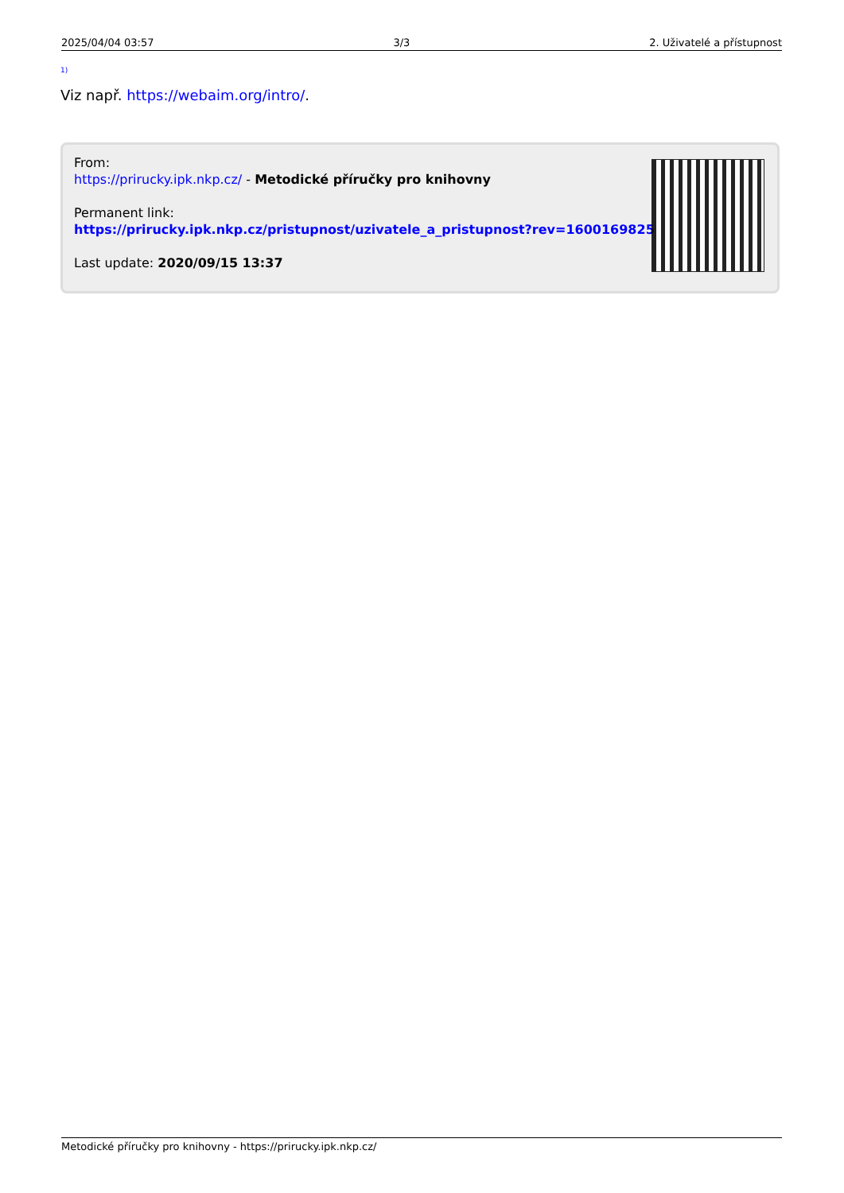2025/04/04 03:57 3/3 2. Uživatelé a přístupnost
<sup>1)</sup>
Viz např. https://webaim.org/intro/.
From:
https://prirucky.ipk.nkp.cz/ - Metodické příručky pro knihovny
Permanent link:
https://prirucky.ipk.nkp.cz/pristupnost/uzivatele_a_pristupnost?rev=1600169825
Last update: 2020/09/15 13:37
Metodické příručky pro knihovny - https://prirucky.ipk.nkp.cz/